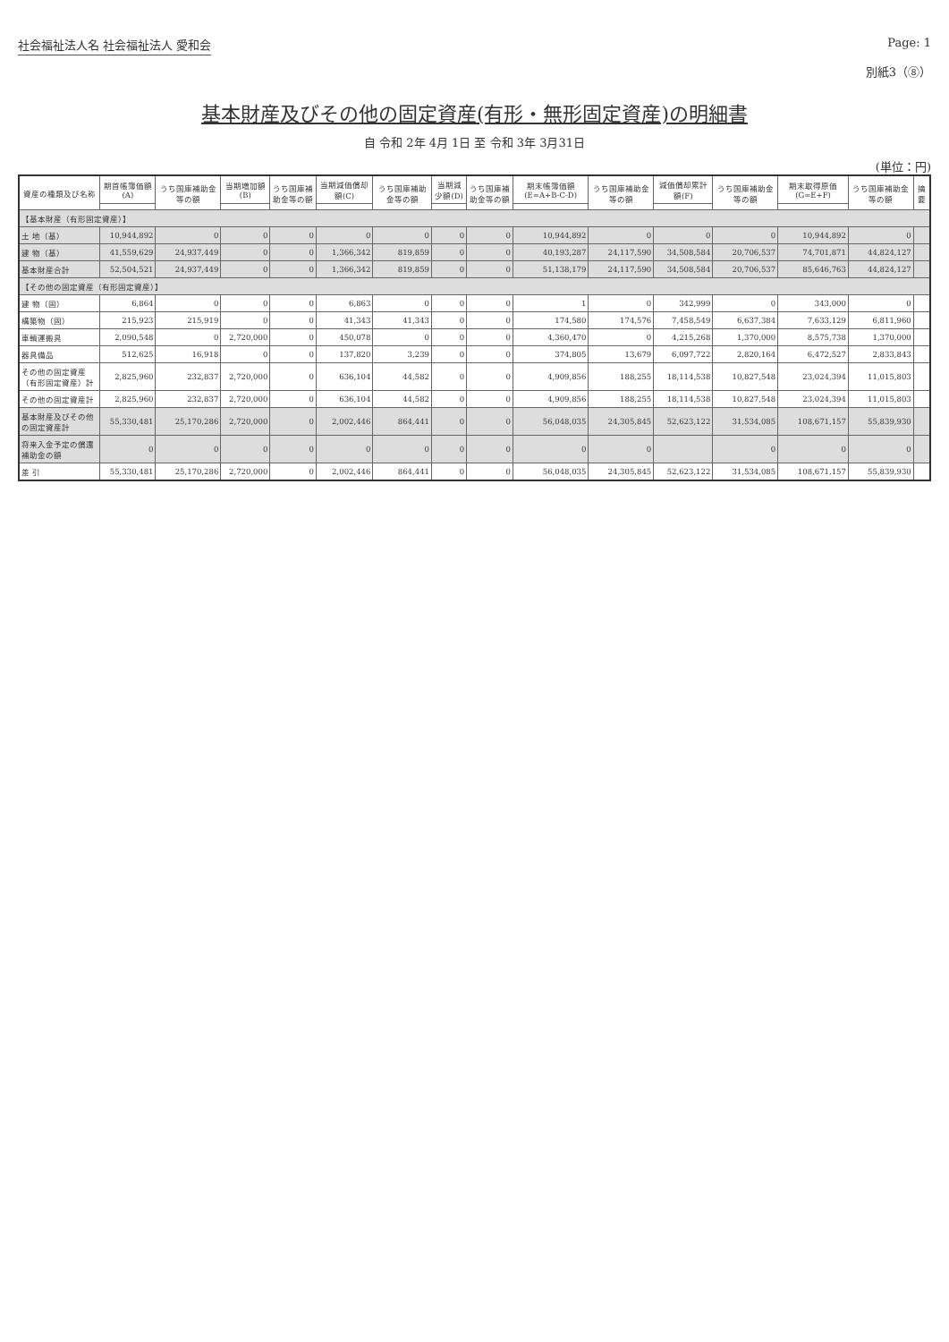社会福祉法人名 社会福祉法人 愛和会 Page: 1
別紙3（⑧）
基本財産及びその他の固定資産(有形・無形固定資産)の明細書
自 令和 2年 4月 1日 至 令和 3年 3月31日
(単位：円)
| 資産の種類及び名称 | 期首帳簿価額(A) | うち国庫補助金等の額 | 当期増加額(B) | うち国庫補助金等の額 | 当期減価償却額(C) | うち国庫補助金等の額 | 当期減少額(D) | うち国庫補助金等の額 | 期末帳簿価額 (E=A+B-C-D) | うち国庫補助金等の額 | 減価償却累計額(F) | うち国庫補助金等の額 | 期末取得原価 (G=E+F) | うち国庫補助金等の額 | 摘要 |
| --- | --- | --- | --- | --- | --- | --- | --- | --- | --- | --- | --- | --- | --- | --- | --- |
| 【基本財産（有形固定資産）】 | | | | | | | | | | | | | | | |
| 土 地（基） | 10,944,892 | 0 | 0 | 0 | 0 | 0 | 0 | 0 | 10,944,892 | 0 | 0 | 0 | 10,944,892 | 0 | |
| 建 物（基） | 41,559,629 | 24,937,449 | 0 | 0 | 1,366,342 | 819,859 | 0 | 0 | 40,193,287 | 24,117,590 | 34,508,584 | 20,706,537 | 74,701,871 | 44,824,127 | |
| 基本財産合計 | 52,504,521 | 24,937,449 | 0 | 0 | 1,366,342 | 819,859 | 0 | 0 | 51,138,179 | 24,117,590 | 34,508,584 | 20,706,537 | 85,646,763 | 44,824,127 | |
| 【その他の固定資産（有形固定資産）】 | | | | | | | | | | | | | | | |
| 建 物（固） | 6,864 | 0 | 0 | 0 | 6,863 | 0 | 0 | 0 | 1 | 0 | 342,999 | 0 | 343,000 | 0 | |
| 構築物（固） | 215,923 | 215,919 | 0 | 0 | 41,343 | 41,343 | 0 | 0 | 174,580 | 174,576 | 7,458,549 | 6,637,384 | 7,633,129 | 6,811,960 | |
| 車輌運搬具 | 2,090,548 | 0 | 2,720,000 | 0 | 450,078 | 0 | 0 | 0 | 4,360,470 | 0 | 4,215,268 | 1,370,000 | 8,575,738 | 1,370,000 | |
| 器具備品 | 512,625 | 16,918 | 0 | 0 | 137,820 | 3,239 | 0 | 0 | 374,805 | 13,679 | 6,097,722 | 2,820,164 | 6,472,527 | 2,833,843 | |
| その他の固定資産（有形固定資産）計 | 2,825,960 | 232,837 | 2,720,000 | 0 | 636,104 | 44,582 | 0 | 0 | 4,909,856 | 188,255 | 18,114,538 | 10,827,548 | 23,024,394 | 11,015,803 | |
| その他の固定資産計 | 2,825,960 | 232,837 | 2,720,000 | 0 | 636,104 | 44,582 | 0 | 0 | 4,909,856 | 188,255 | 18,114,538 | 10,827,548 | 23,024,394 | 11,015,803 | |
| 基本財産及びその他の固定資産計 | 55,330,481 | 25,170,286 | 2,720,000 | 0 | 2,002,446 | 864,441 | 0 | 0 | 56,048,035 | 24,305,845 | 52,623,122 | 31,534,085 | 108,671,157 | 55,839,930 | |
| 将来入金予定の償還補助金の額 | 0 | 0 | 0 | 0 | 0 | 0 | 0 | 0 | 0 | 0 | | 0 | 0 | 0 | |
| 差 引 | 55,330,481 | 25,170,286 | 2,720,000 | 0 | 2,002,446 | 864,441 | 0 | 0 | 56,048,035 | 24,305,845 | 52,623,122 | 31,534,085 | 108,671,157 | 55,839,930 | |